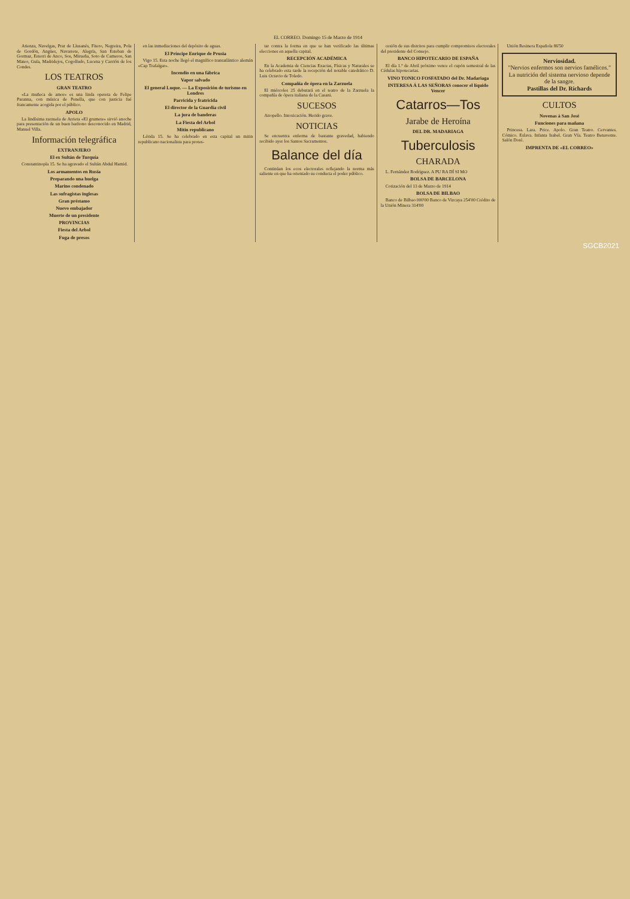EL CORREO. Domingo 15 de Marzo de 1914
Atienza, Navelgas, Prat de Llusanés, Fitero, Negreira, Pola de Gordón, Angües, Navarrete, Alegría, San Esteban de Gormaz, Esterri de Anco, Sos, Mirueña, Soto de Cameros, San Mateo, Guía, Madridejos, Cogolludo, Lucena y Carrión de los Condes.
LOS TEATROS
GRAN TEATRO
«La muñeca de amor» es una linda opereta de Felipe Paranna, con música de Penella, que con justicia fué francamente acogida por el público.
APOLO
La lindísima zarzuela de Arrieta «El grumete» sirvió anoche para presentación de un buen barítono desconocido en Madrid, Manuel Villa.
Información telegráfica
EXTRANJERO
El ex Sultán de Turquía
Constantinopla 15. Se ha agravado el Sultán Abdul Hamid.
Los armamentos en Rusia
Preparando una huelga
Marino condenado
Las sufragistas inglesas
Gran préstamo
Nuevo embajador
Muerte de un presidente
PROVINCIAS
Fiesta del Arbol
Fuga de presos
en las inmediaciones del depósito de aguas.
El Príncipe Enrique de Prusia
Vigo 15. Esta noche llegó el magnífico transatlántico alemán «Cap Trafalgar».
Incendio en una fábrica
Vapor salvado
El general Luque. — La Exposición de turismo en Londres
Parricida y fratricida
El director de la Guardia civil
La jura de banderas
La Fiesta del Arbol
Mitin republicano
Lérida 15. Se ha celebrado en esta capital un mitin republicano nacionalista para protes-
tar contra la forma en que se han verificado las últimas elecciones en aquella capital.
RECEPCIÓN ACADÉMICA
En la Academia de Ciencias Exactas, Físicas y Naturales se ha celebrado esta tarde la recepción del notable catedrático D. Luis Octavio de Toledo.
Compañía de ópera en la Zarzuela
El miércoles 25 debutará en el teatro de la Zarzuela la compañía de ópera italiana de la Casani.
SUCESOS
Atropello. Intoxicación. Herido grave.
NOTICIAS
Se encuentra enferma de bastante gravedad, habiendo recibido ayer los Santos Sacramentos.
Balance del día
Continúan los ecos electorales reflejando la norma más saliente en que ha orientado su conducta el poder público.
cesión de sus distritos para cumplir compromisos electorales del presidente del Consejo.
BANCO HIPOTECARIO DE ESPAÑA
El día 1.º de Abril próximo vence el cupón semestral de las Cédulas hipotecarias.
VINO TONICO FOSFATADO del Dr. Madariaga
INTERESA Á LAS SEÑORAS conocer el líquido Vencer
Catarros—Tos
Jarabe de Heroína
DEL DR. MADARIAGA
Tuberculosis
CHARADA
L. Fernández Rodríguez. A PU RA DÍ SI MO
BOLSA DE BARCELONA
Cotización del 13 de Marzo de 1914
BOLSA DE BILBAO
Banco de Bilbao 000'00 Banco de Vizcaya 254'00 Crédito de la Unión Minera 314'00
Unión Resinera Española 86'50
Nerviosidad.
"Nervios enfermos son nervios famélicos." La nutrición del sistema nervioso depende de la sangre.
Pastillas del Dr. Richards
CULTOS
Novenas á San José
Funciones para mañana
Princesa. Lara. Price. Apolo. Gran Teatro. Cervantes. Cómico. Eslava. Infanta Isabel. Gran Vía. Teatro Benavente. Salón Doré.
IMPRENTA DE «EL CORREO»
SGCB2021